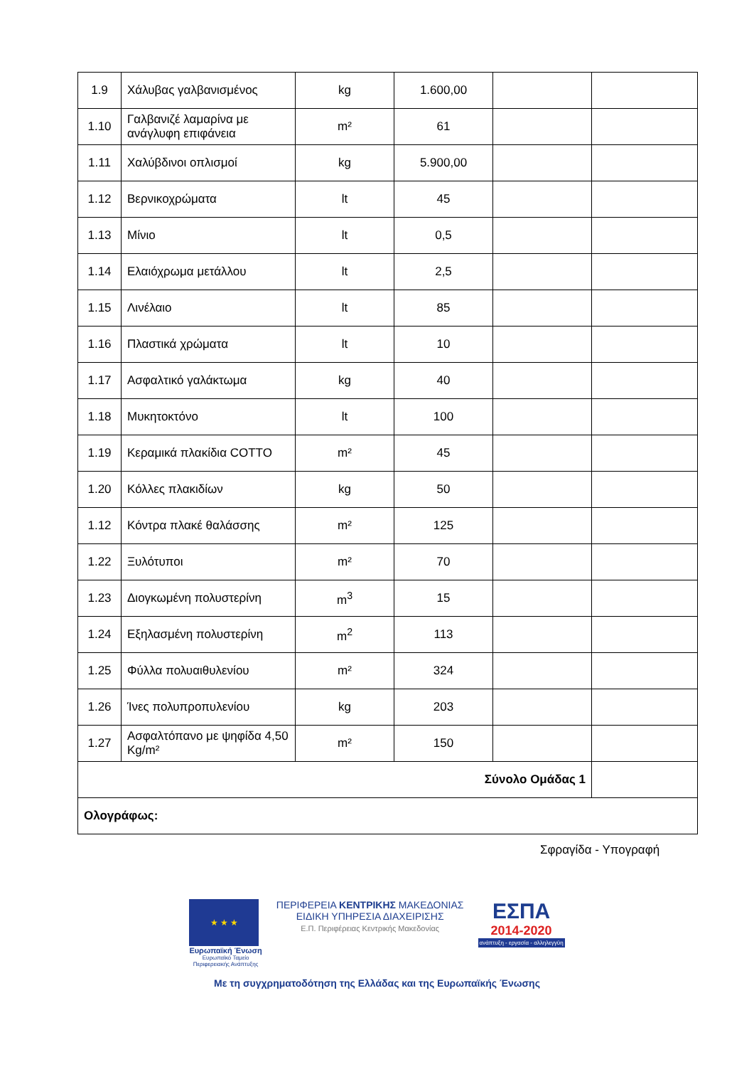| 1.9 | Χάλυβας γαλβανισμένος | kg | 1.600,00 | | |
| 1.10 | Γαλβανιζέ λαμαρίνα με ανάγλυφη επιφάνεια | m² | 61 | | |
| 1.11 | Χαλύβδινοι οπλισμοί | kg | 5.900,00 | | |
| 1.12 | Βερνικοχρώματα | lt | 45 | | |
| 1.13 | Μίνιο | lt | 0,5 | | |
| 1.14 | Ελαιόχρωμα μετάλλου | lt | 2,5 | | |
| 1.15 | Λινέλαιο | lt | 85 | | |
| 1.16 | Πλαστικά χρώματα | lt | 10 | | |
| 1.17 | Ασφαλτικό γαλάκτωμα | kg | 40 | | |
| 1.18 | Μυκητοκτόνο | lt | 100 | | |
| 1.19 | Κεραμικά πλακίδια COTTO | m² | 45 | | |
| 1.20 | Κόλλες πλακιδίων | kg | 50 | | |
| 1.12 | Κόντρα πλακέ θαλάσσης | m² | 125 | | |
| 1.22 | Ξυλότυποι | m² | 70 | | |
| 1.23 | Διογκωμένη πολυστερίνη | m<sup>3</sup> | 15 | | |
| 1.24 | Εξηλασμένη πολυστερίνη | m<sup>2</sup> | 113 | | |
| 1.25 | Φύλλα πολυαιθυλενίου | m² | 324 | | |
| 1.26 | Ίνες πολυπροπυλενίου | kg | 203 | | |
| 1.27 | Ασφαλτόπανο με ψηφίδα 4,50 Kg/m² | m² | 150 | | |
| Σύνολο Ομάδας 1 | | | | | |
| Ολογράφως: | | | | | |
Σφραγίδα - Υπογραφή
★ ★ ★
Ευρωπαϊκή Ένωση
Ευρωπαϊκό Ταμείο
Περιφερειακής Ανάπτυξης
ΠΕΡΙΦΕΡΕΙΑ ΚΕΝΤΡΙΚΗΣ ΜΑΚΕΔΟΝΙΑΣ
ΕΙΔΙΚΗ ΥΠΗΡΕΣΙΑ ΔΙΑΧΕΙΡΙΣΗΣ
Ε.Π. Περιφέρειας Κεντρικής Μακεδονίας
ΕΣΠΑ
2014-2020
ανάπτυξη - εργασία - αλληλεγγύη
Με τη συγχρηματοδότηση της Ελλάδας και της Ευρωπαϊκής Ένωσης